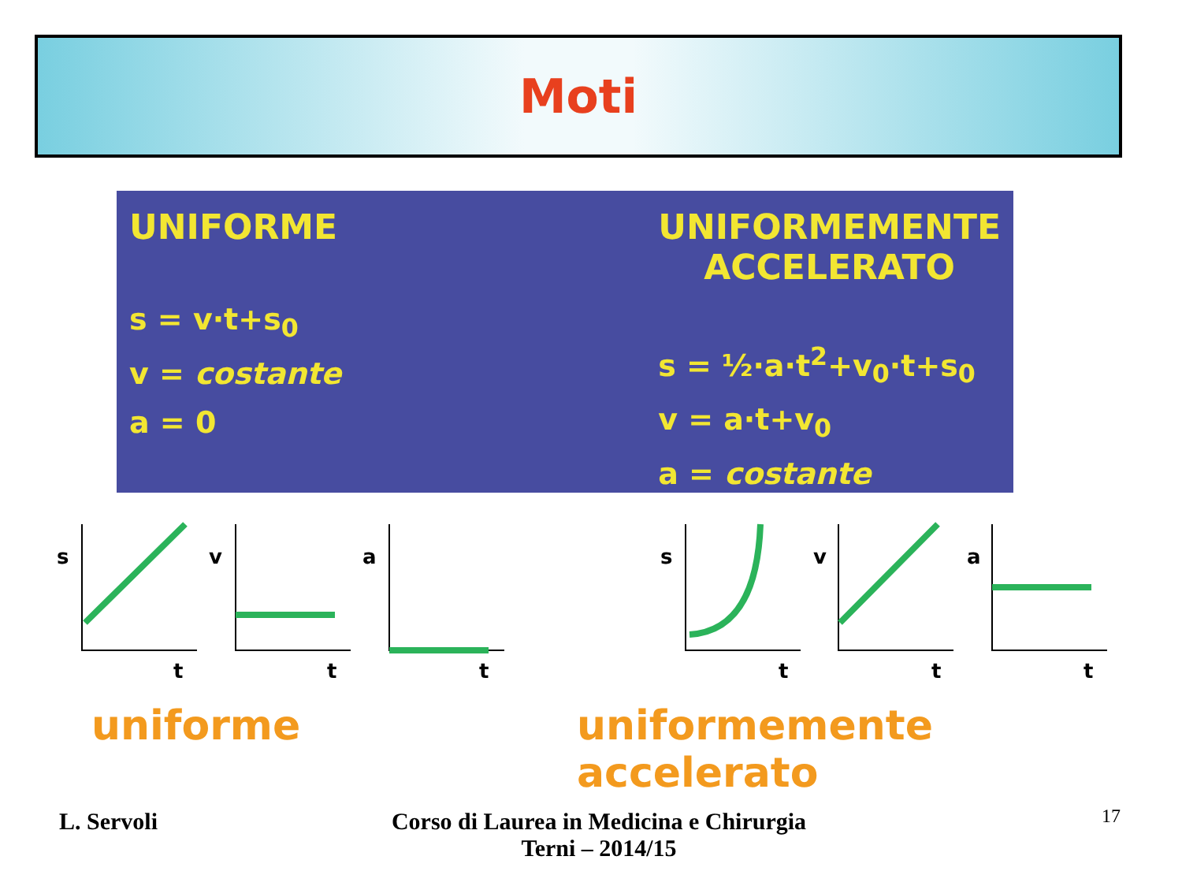Moti
UNIFORME
s = v·t+s<sub>0</sub>
v = costante
a = 0
UNIFORMEMENTE
ACCELERATO
s = ½·a·t<sup>2</sup>+v<sub>0</sub>·t+s<sub>0</sub>
v = a·t+v<sub>0</sub>
a = costante
s
v
a
s
v
a
t
t
t
t
t
t
uniforme uniformemente accelerato
L. Servoli
Corso di Laurea in Medicina e Chirurgia
Terni – 2014/15
17